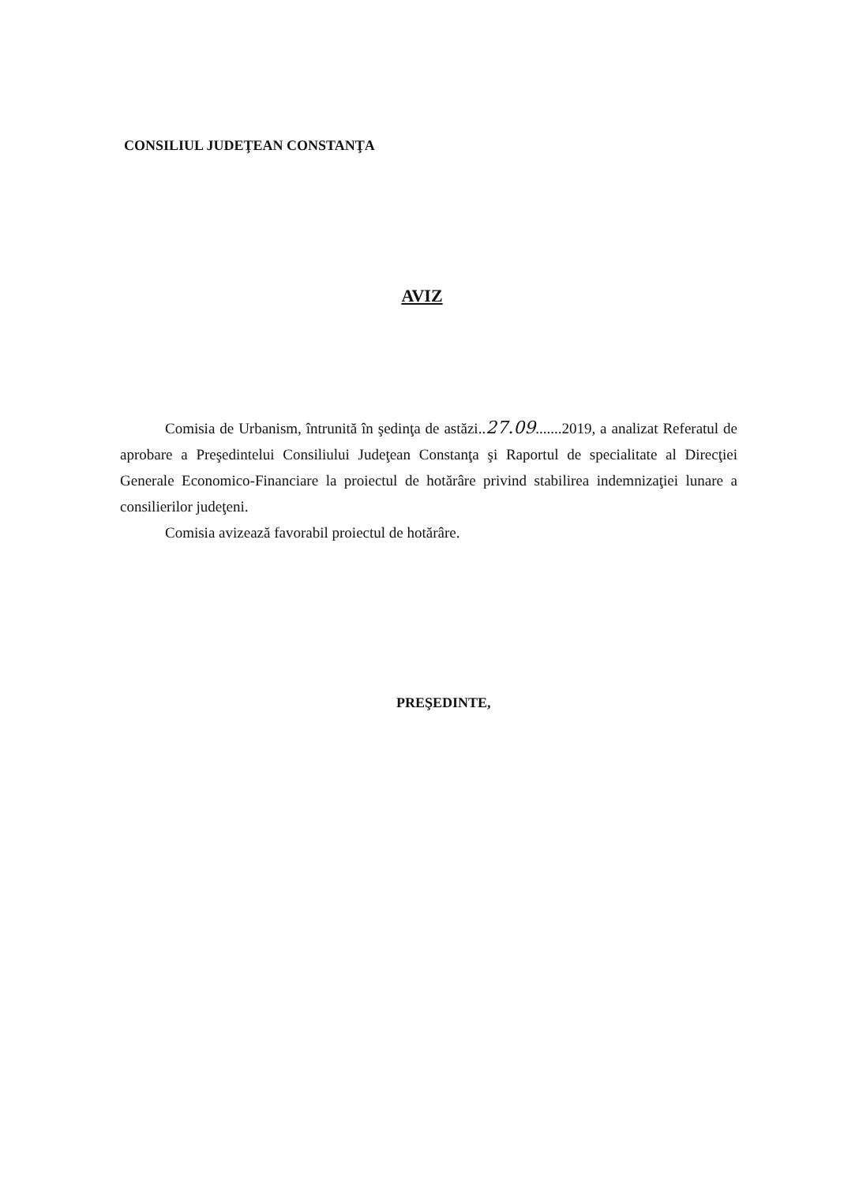CONSILIUL JUDEŢEAN CONSTANŢA
AVIZ
Comisia de Urbanism, întrunită în şedinţa de astăzi..27.09.......2019, a analizat Referatul de aprobare a Preşedintelui Consiliului Judeţean Constanţa şi Raportul de specialitate al Direcţiei Generale Economico-Financiare la proiectul de hotărâre privind stabilirea indemnizaţiei lunare a consilierilor judeţeni.
Comisia avizează favorabil proiectul de hotărâre.
PREŞEDINTE,